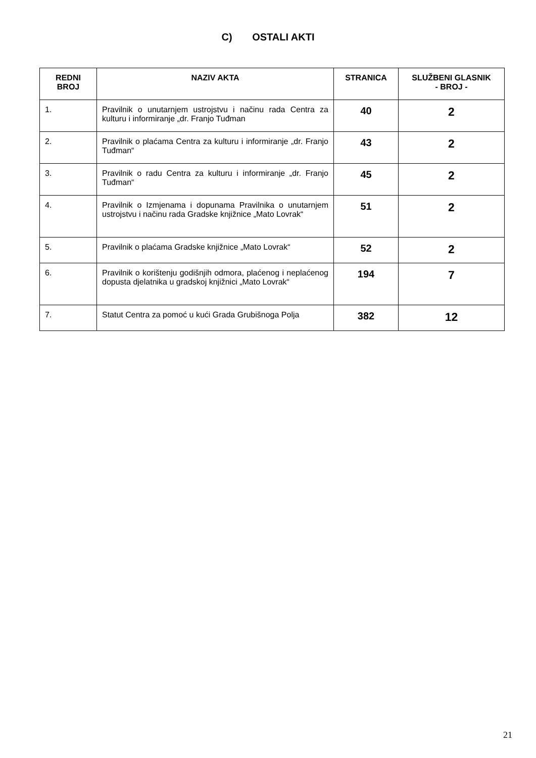C) OSTALI AKTI
| REDNI BROJ | NAZIV AKTA | STRANICA | SLUŽBENI GLASNIK - BROJ - |
| --- | --- | --- | --- |
| 1. | Pravilnik o unutarnjem ustrojstvu i načinu rada Centra za kulturu i informiranje „dr. Franjo Tuđman | 40 | 2 |
| 2. | Pravilnik o plaćama Centra za kulturu i informiranje „dr. Franjo Tuđman“ | 43 | 2 |
| 3. | Pravilnik o radu Centra za kulturu i informiranje „dr. Franjo Tuđman“ | 45 | 2 |
| 4. | Pravilnik o Izmjenama i dopunama Pravilnika o unutarnjem ustrojstvu i načinu rada Gradske knjižnice „Mato Lovrak“ | 51 | 2 |
| 5. | Pravilnik o plaćama Gradske knjižnice „Mato Lovrak“ | 52 | 2 |
| 6. | Pravilnik o korištenju godišnjih odmora, plaćenog i neplaćenog dopusta djelatnika u gradskoj knjižnici „Mato Lovrak“ | 194 | 7 |
| 7. | Statut Centra za pomoć u kući Grada Grubišnoga Polja | 382 | 12 |
21